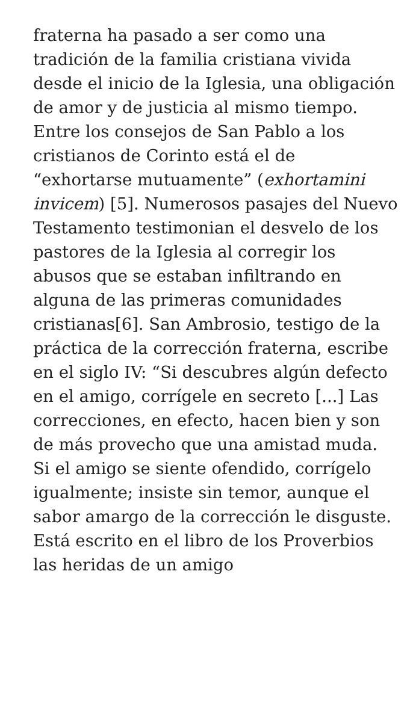fraterna ha pasado a ser como una tradición de la familia cristiana vivida desde el inicio de la Iglesia, una obligación de amor y de justicia al mismo tiempo. Entre los consejos de San Pablo a los cristianos de Corinto está el de “exhortarse mutuamente” (exhortamini invicem) [5]. Numerosos pasajes del Nuevo Testamento testimonian el desvelo de los pastores de la Iglesia al corregir los abusos que se estaban infiltrando en alguna de las primeras comunidades cristianas[6]. San Ambrosio, testigo de la práctica de la corrección fraterna, escribe en el siglo IV: “Si descubres algún defecto en el amigo, corrígele en secreto [...] Las correcciones, en efecto, hacen bien y son de más provecho que una amistad muda. Si el amigo se siente ofendido, corrígelo igualmente; insiste sin temor, aunque el sabor amargo de la corrección le disguste. Está escrito en el libro de los Proverbios las heridas de un amigo